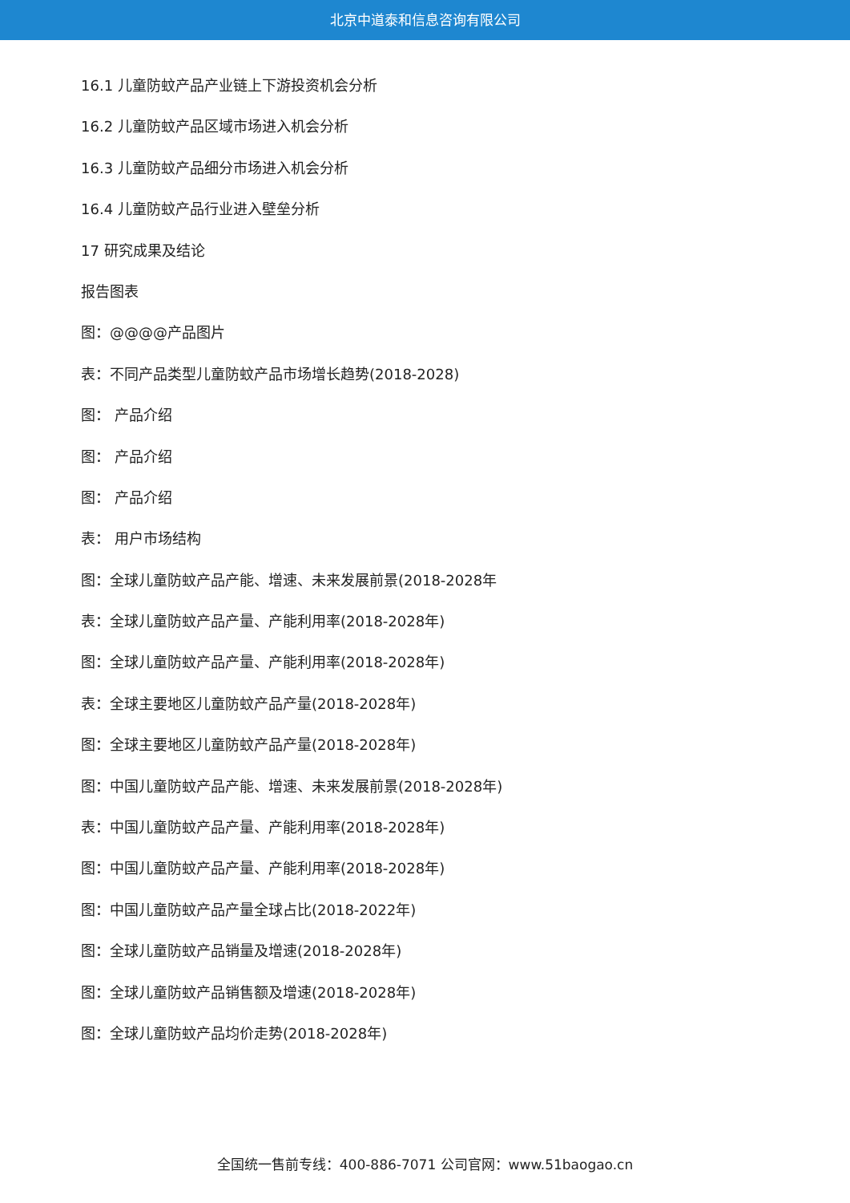北京中道泰和信息咨询有限公司
16.1 儿童防蚊产品产业链上下游投资机会分析
16.2 儿童防蚊产品区域市场进入机会分析
16.3 儿童防蚊产品细分市场进入机会分析
16.4 儿童防蚊产品行业进入壁垒分析
17 研究成果及结论
报告图表
图：@@@@产品图片
表：不同产品类型儿童防蚊产品市场增长趋势(2018-2028)
图： 产品介绍
图： 产品介绍
图： 产品介绍
表： 用户市场结构
图：全球儿童防蚊产品产能、增速、未来发展前景(2018-2028年
表：全球儿童防蚊产品产量、产能利用率(2018-2028年)
图：全球儿童防蚊产品产量、产能利用率(2018-2028年)
表：全球主要地区儿童防蚊产品产量(2018-2028年)
图：全球主要地区儿童防蚊产品产量(2018-2028年)
图：中国儿童防蚊产品产能、增速、未来发展前景(2018-2028年)
表：中国儿童防蚊产品产量、产能利用率(2018-2028年)
图：中国儿童防蚊产品产量、产能利用率(2018-2028年)
图：中国儿童防蚊产品产量全球占比(2018-2022年)
图：全球儿童防蚊产品销量及增速(2018-2028年)
图：全球儿童防蚊产品销售额及增速(2018-2028年)
图：全球儿童防蚊产品均价走势(2018-2028年)
全国统一售前专线：400-886-7071 公司官网：www.51baogao.cn